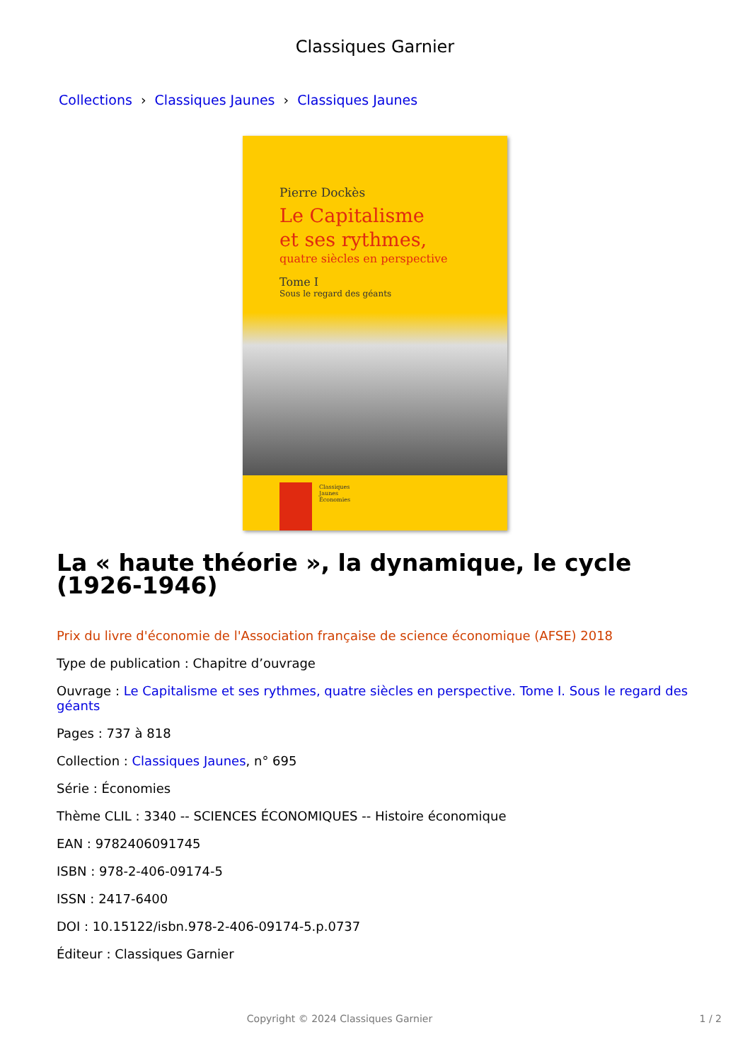Classiques Garnier
Collections › Classiques Jaunes › Classiques Jaunes
Pierre Dockès
Le Capitalisme
et ses rythmes,
quatre siècles en perspective
Tome I
Sous le regard des géants
Classiques
Jaunes
Économies
La « haute théorie », la dynamique, le cycle (1926-1946)
Prix du livre d'économie de l'Association française de science économique (AFSE) 2018
Type de publication : Chapitre d’ouvrage
Ouvrage : Le Capitalisme et ses rythmes, quatre siècles en perspective. Tome I. Sous le regard des géants
Pages : 737 à 818
Collection : Classiques Jaunes, n° 695
Série : Économies
Thème CLIL : 3340 -- SCIENCES ÉCONOMIQUES -- Histoire économique
EAN : 9782406091745
ISBN : 978-2-406-09174-5
ISSN : 2417-6400
DOI : 10.15122/isbn.978-2-406-09174-5.p.0737
Éditeur : Classiques Garnier
Copyright © 2024 Classiques Garnier
1 / 2